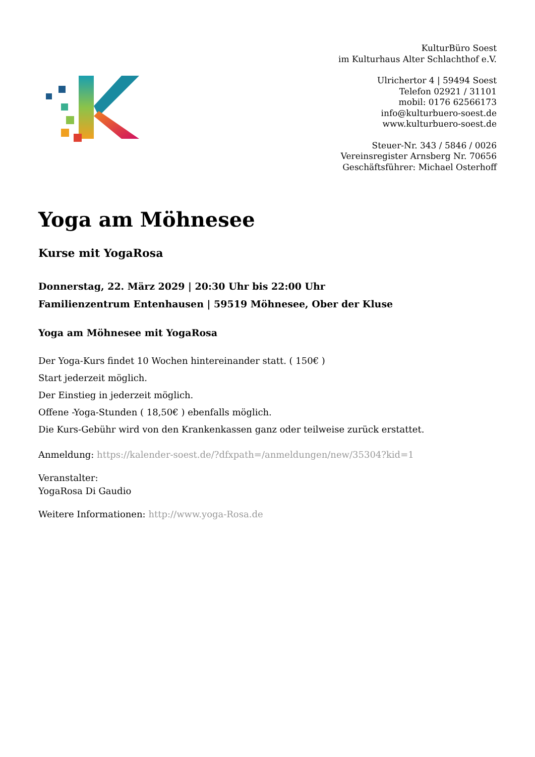KulturBüro Soest
im Kulturhaus Alter Schlachthof e.V.
Ulrichertor 4 | 59494 Soest
Telefon 02921 / 31101
mobil: 0176 62566173
info@kulturbuero-soest.de
www.kulturbuero-soest.de
Steuer-Nr. 343 / 5846 / 0026
Vereinsregister Arnsberg Nr. 70656
Geschäftsführer: Michael Osterhoff
Yoga am Möhnesee
Kurse mit YogaRosa
Donnerstag, 22. März 2029 | 20:30 Uhr bis 22:00 Uhr
Familienzentrum Entenhausen | 59519 Möhnesee, Ober der Kluse
Yoga am Möhnesee mit YogaRosa
Der Yoga-Kurs findet 10 Wochen hintereinander statt. ( 150€ )
Start jederzeit möglich.
Der Einstieg in jederzeit möglich.
Offene -Yoga-Stunden ( 18,50€ ) ebenfalls möglich.
Die Kurs-Gebühr wird von den Krankenkassen ganz oder teilweise zurück erstattet.
Anmeldung: https://kalender-soest.de/?dfxpath=/anmeldungen/new/35304?kid=1
Veranstalter:
YogaRosa Di Gaudio
Weitere Informationen: http://www.yoga-Rosa.de